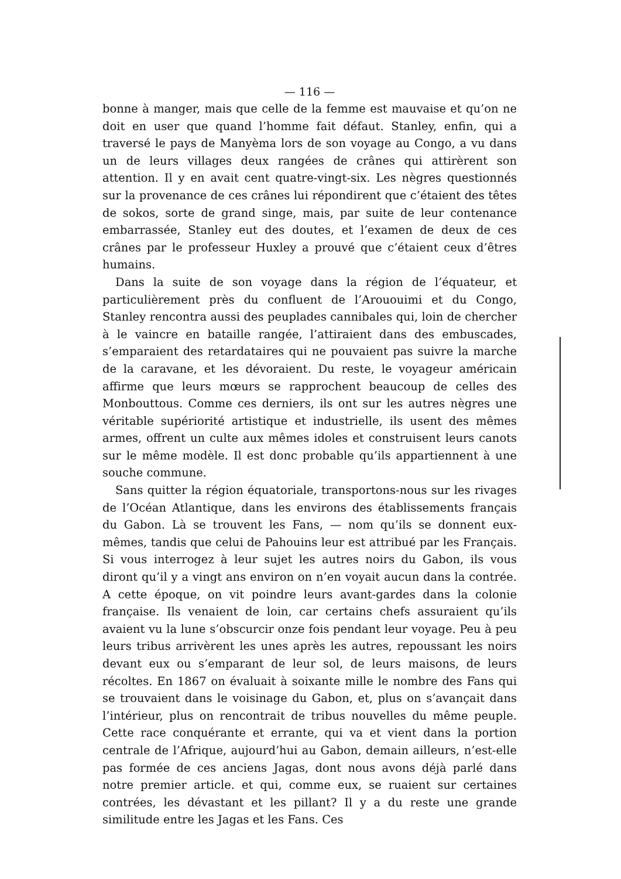— 116 —
bonne à manger, mais que celle de la femme est mauvaise et qu’on ne doit en user que quand l’homme fait défaut. Stanley, enfin, qui a traversé le pays de Manyèma lors de son voyage au Congo, a vu dans un de leurs villages deux rangées de crânes qui attirèrent son attention. Il y en avait cent quatre-vingt-six. Les nègres questionnés sur la provenance de ces crânes lui répondirent que c’étaient des têtes de sokos, sorte de grand singe, mais, par suite de leur contenance embarrassée, Stanley eut des doutes, et l’examen de deux de ces crânes par le professeur Huxley a prouvé que c’étaient ceux d’êtres humains.
Dans la suite de son voyage dans la région de l’équateur, et particulièrement près du confluent de l’Arououimi et du Congo, Stanley rencontra aussi des peuplades cannibales qui, loin de chercher à le vaincre en bataille rangée, l’attiraient dans des embuscades, s’emparaient des retardataires qui ne pouvaient pas suivre la marche de la caravane, et les dévoraient. Du reste, le voyageur américain affirme que leurs mœurs se rapprochent beaucoup de celles des Monbouttous. Comme ces derniers, ils ont sur les autres nègres une véritable supériorité artistique et industrielle, ils usent des mêmes armes, offrent un culte aux mêmes idoles et construisent leurs canots sur le même modèle. Il est donc probable qu’ils appartiennent à une souche commune.
Sans quitter la région équatoriale, transportons-nous sur les rivages de l’Océan Atlantique, dans les environs des établissements français du Gabon. Là se trouvent les Fans, — nom qu’ils se donnent eux-mêmes, tandis que celui de Pahouins leur est attribué par les Français. Si vous interrogez à leur sujet les autres noirs du Gabon, ils vous diront qu’il y a vingt ans environ on n’en voyait aucun dans la contrée. A cette époque, on vit poindre leurs avant-gardes dans la colonie française. Ils venaient de loin, car certains chefs assuraient qu’ils avaient vu la lune s’obscurcir onze fois pendant leur voyage. Peu à peu leurs tribus arrivèrent les unes après les autres, repoussant les noirs devant eux ou s’emparant de leur sol, de leurs maisons, de leurs récoltes. En 1867 on évaluait à soixante mille le nombre des Fans qui se trouvaient dans le voisinage du Gabon, et, plus on s’avançait dans l’intérieur, plus on rencontrait de tribus nouvelles du même peuple. Cette race conquérante et errante, qui va et vient dans la portion centrale de l’Afrique, aujourd’hui au Gabon, demain ailleurs, n’est-elle pas formée de ces anciens Jagas, dont nous avons déjà parlé dans notre premier article. et qui, comme eux, se ruaient sur certaines contrées, les dévastant et les pillant? Il y a du reste une grande similitude entre les Jagas et les Fans. Ces